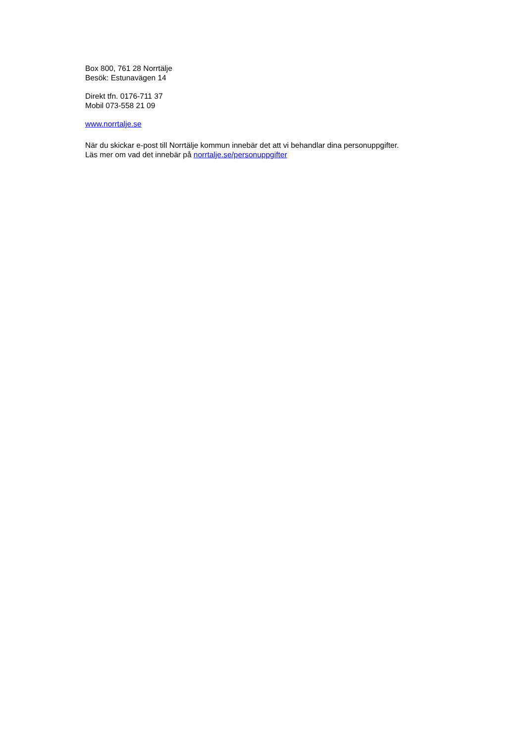Box 800, 761 28 Norrtälje
Besök: Estunavägen 14
Direkt tfn. 0176-711 37
Mobil 073-558 21 09
www.norrtalje.se
När du skickar e-post till Norrtälje kommun innebär det att vi behandlar dina personuppgifter.
Läs mer om vad det innebär på norrtalje.se/personuppgifter